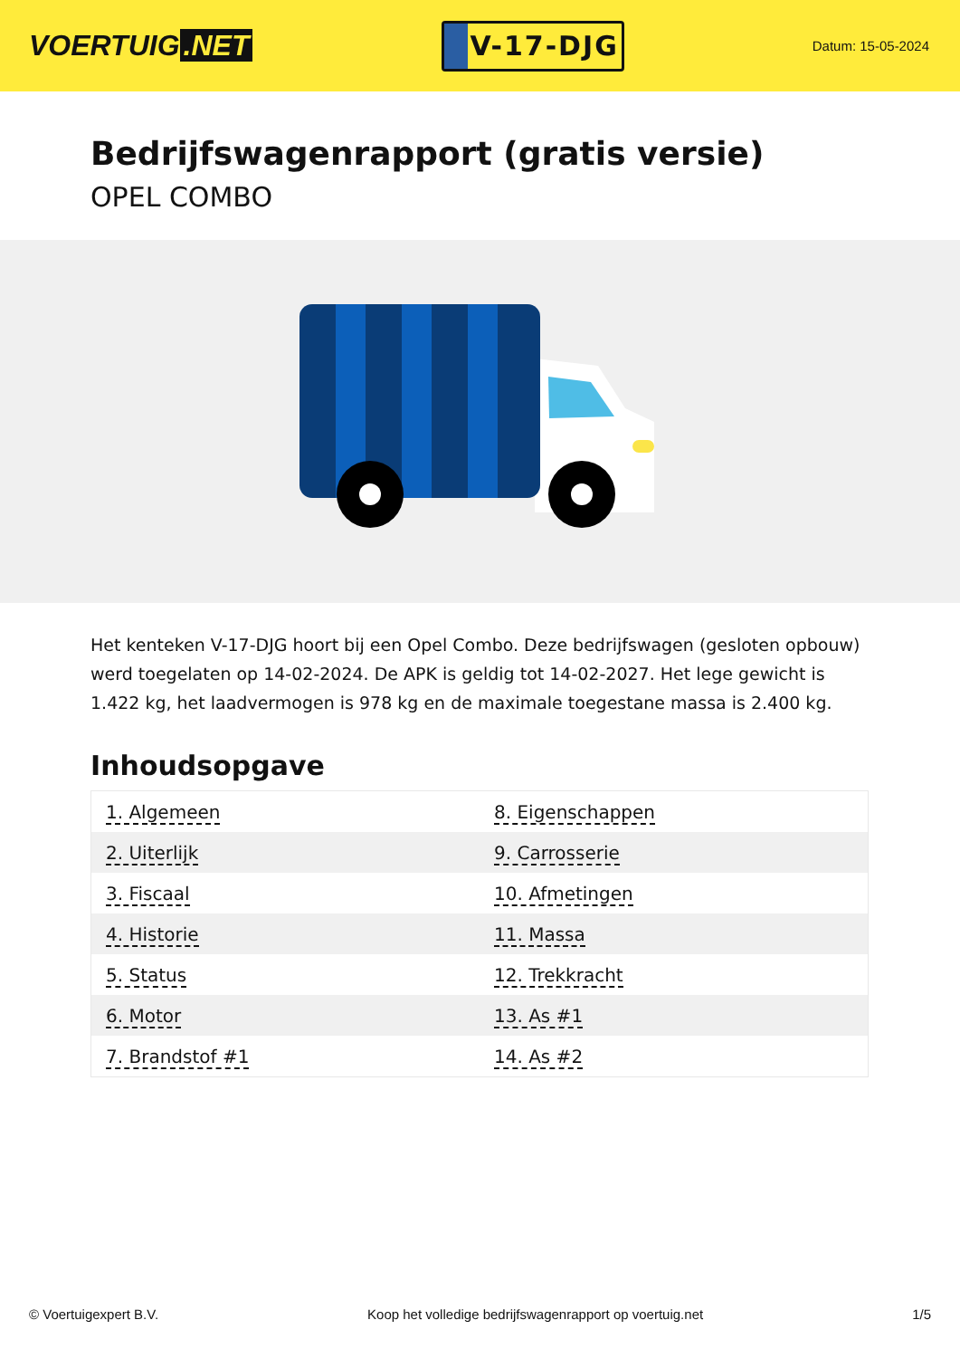VOERTUIG.NET
V-17-DJG
Datum: 15-05-2024
Bedrijfswagenrapport (gratis versie)
OPEL COMBO
Het kenteken V-17-DJG hoort bij een Opel Combo. Deze bedrijfswagen (gesloten opbouw) werd toegelaten op 14-02-2024. De APK is geldig tot 14-02-2027. Het lege gewicht is 1.422 kg, het laadvermogen is 978 kg en de maximale toegestane massa is 2.400 kg.
Inhoudsopgave
| 1. Algemeen | 8. Eigenschappen |
| 2. Uiterlijk | 9. Carrosserie |
| 3. Fiscaal | 10. Afmetingen |
| 4. Historie | 11. Massa |
| 5. Status | 12. Trekkracht |
| 6. Motor | 13. As #1 |
| 7. Brandstof #1 | 14. As #2 |
© Voertuigexpert B.V. Koop het volledige bedrijfswagenrapport op voertuig.net 1/5